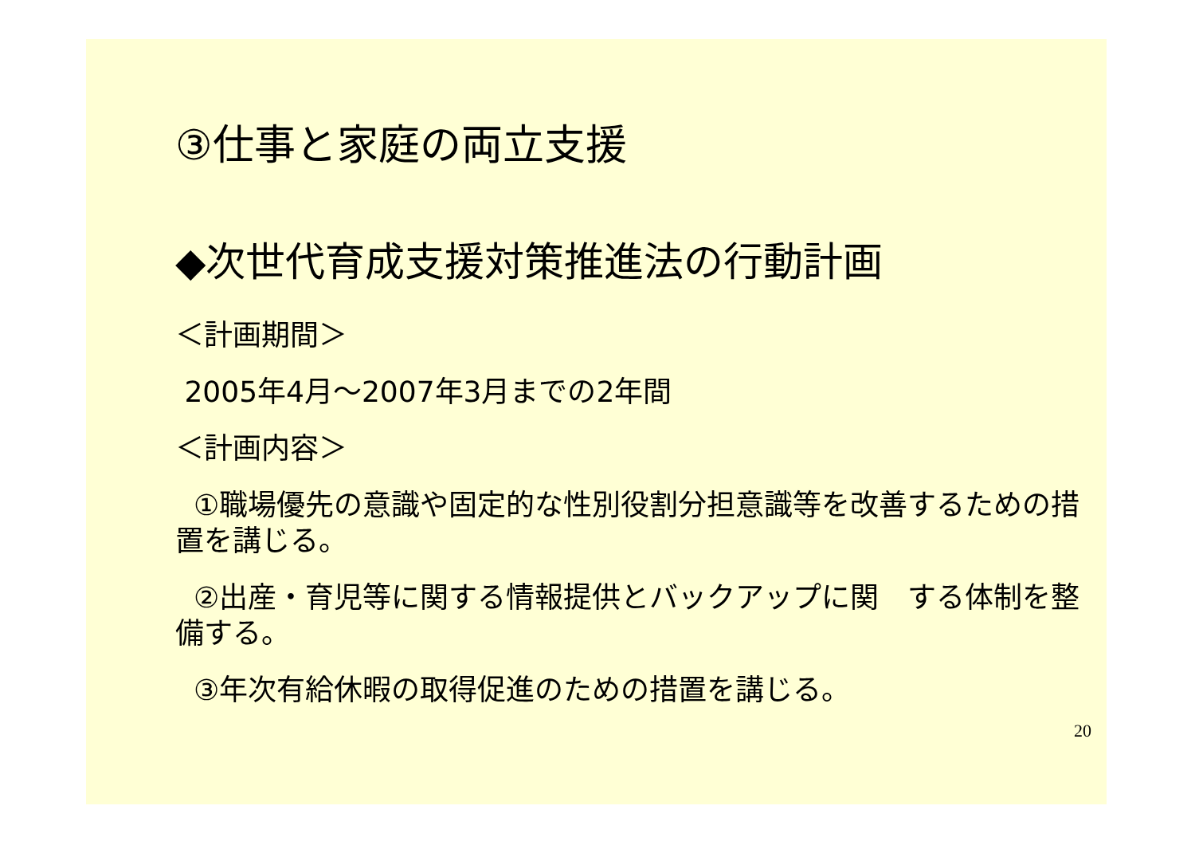③仕事と家庭の両立支援
◆次世代育成支援対策推進法の行動計画
＜計画期間＞
2005年4月～2007年3月までの2年間
＜計画内容＞
①職場優先の意識や固定的な性別役割分担意識等を改善するための措置を講じる。
②出産・育児等に関する情報提供とバックアップに関　する体制を整備する。
③年次有給休暇の取得促進のための措置を講じる。
20